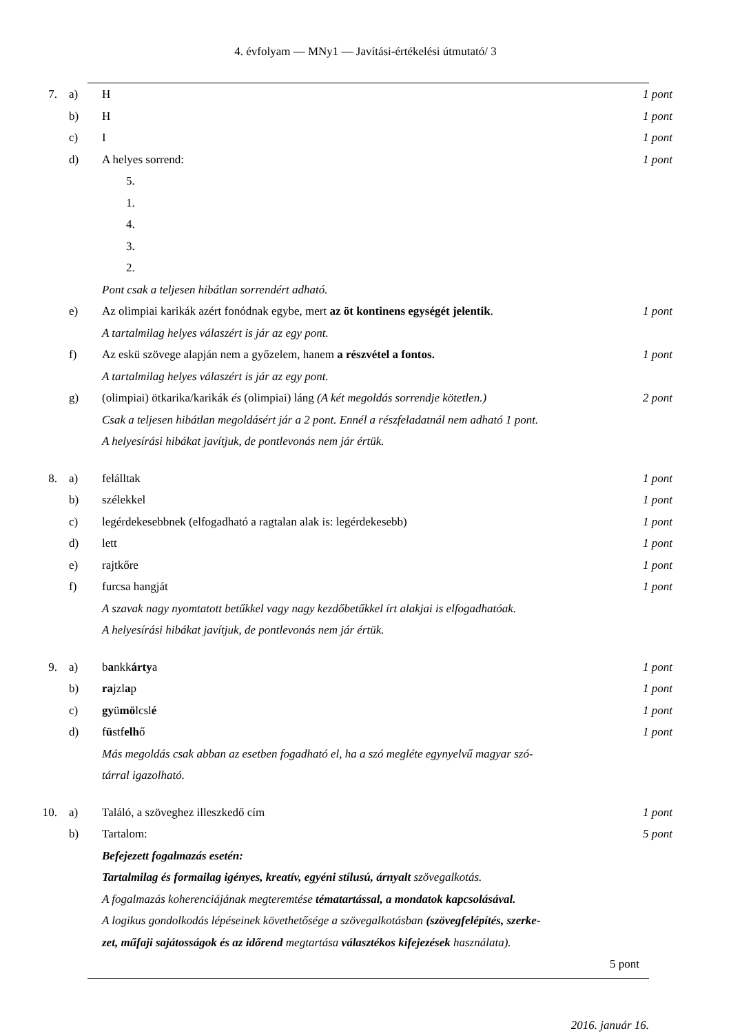4. évfolyam — MNy1 — Javítási-értékelési útmutató/ 3
7. a) H 1 pont
b) H 1 pont
c) I 1 pont
d) A helyes sorrend: 1 pont
5.
1.
4.
3.
2.
Pont csak a teljesen hibátlan sorrendért adható.
e) Az olimpiai karikák azért fonódnak egybe, mert az öt kontinens egységét jelentik. 1 pont
A tartalmilag helyes válaszért is jár az egy pont.
f) Az eskü szövege alapján nem a győzelem, hanem a részvétel a fontos. 1 pont
A tartalmilag helyes válaszért is jár az egy pont.
g) (olimpiai) ötkarika/karikák és (olimpiai) láng (A két megoldás sorrendje kötetlen.) 2 pont
Csak a teljesen hibátlan megoldásért jár a 2 pont. Ennél a részfeladatnál nem adható 1 pont.
A helyesírási hibákat javítjuk, de pontlevonás nem jár értük.
8. a) felálltak 1 pont
b) szélekkel 1 pont
c) legérdekesebbnek (elfogadható a ragtalan alak is: legérdekesebb) 1 pont
d) lett 1 pont
e) rajtkőre 1 pont
f) furcsa hangját 1 pont
A szavak nagy nyomtatott betűkkel vagy nagy kezdőbetűkkel írt alakjai is elfogadhatóak.
A helyesírási hibákat javítjuk, de pontlevonás nem jár értük.
9. a) bankkártya 1 pont
b) rajzlap 1 pont
c) gyümölcslé 1 pont
d) füstfelhő 1 pont
Más megoldás csak abban az esetben fogadható el, ha a szó megléte egynyelvű magyar szó-
tárral igazolható.
10. a) Találó, a szöveghez illeszkedő cím 1 pont
b) Tartalom: 5 pont
Befejezett fogalmazás esetén:
Tartalmilag és formailag igényes, kreatív, egyéni stílusú, árnyalt szövegalkotás.
A fogalmazás koherenciájának megteremtése tématartással, a mondatok kapcsolásával.
A logikus gondolkodás lépéseinek követhetősége a szövegalkotásban (szövegfelépítés, szerke-
zet, műfaji sajátosságok és az időrend megtartása választékos kifejezések használata).
5 pont
2016. január 16.